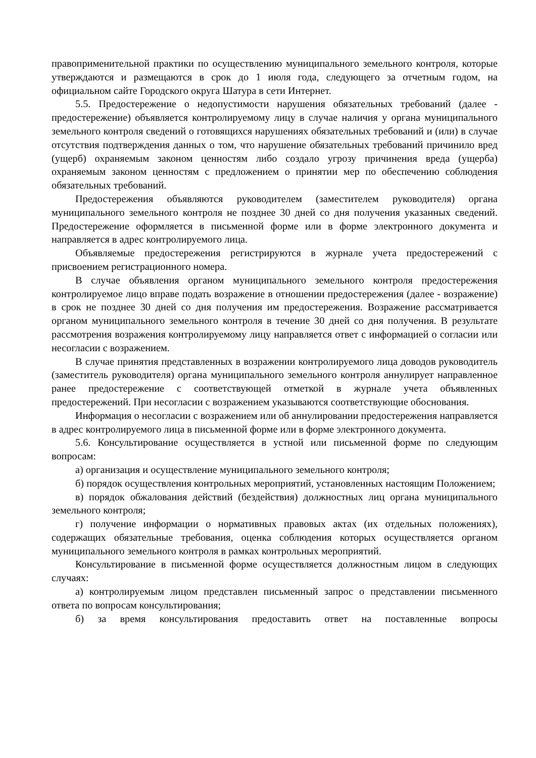правоприменительной практики по осуществлению муниципального земельного контроля, которые утверждаются и размещаются в срок до 1 июля года, следующего за отчетным годом, на официальном сайте Городского округа Шатура в сети Интернет.
5.5. Предостережение о недопустимости нарушения обязательных требований (далее - предостережение) объявляется контролируемому лицу в случае наличия у органа муниципального земельного контроля сведений о готовящихся нарушениях обязательных требований и (или) в случае отсутствия подтверждения данных о том, что нарушение обязательных требований причинило вред (ущерб) охраняемым законом ценностям либо создало угрозу причинения вреда (ущерба) охраняемым законом ценностям с предложением о принятии мер по обеспечению соблюдения обязательных требований.
Предостережения объявляются руководителем (заместителем руководителя) органа муниципального земельного контроля не позднее 30 дней со дня получения указанных сведений. Предостережение оформляется в письменной форме или в форме электронного документа и направляется в адрес контролируемого лица.
Объявляемые предостережения регистрируются в журнале учета предостережений с присвоением регистрационного номера.
В случае объявления органом муниципального земельного контроля предостережения контролируемое лицо вправе подать возражение в отношении предостережения (далее - возражение) в срок не позднее 30 дней со дня получения им предостережения. Возражение рассматривается органом муниципального земельного контроля в течение 30 дней со дня получения. В результате рассмотрения возражения контролируемому лицу направляется ответ с информацией о согласии или несогласии с возражением.
В случае принятия представленных в возражении контролируемого лица доводов руководитель (заместитель руководителя) органа муниципального земельного контроля аннулирует направленное ранее предостережение с соответствующей отметкой в журнале учета объявленных предостережений. При несогласии с возражением указываются соответствующие обоснования.
Информация о несогласии с возражением или об аннулировании предостережения направляется в адрес контролируемого лица в письменной форме или в форме электронного документа.
5.6. Консультирование осуществляется в устной или письменной форме по следующим вопросам:
а) организация и осуществление муниципального земельного контроля;
б) порядок осуществления контрольных мероприятий, установленных настоящим Положением;
в) порядок обжалования действий (бездействия) должностных лиц органа муниципального земельного контроля;
г) получение информации о нормативных правовых актах (их отдельных положениях), содержащих обязательные требования, оценка соблюдения которых осуществляется органом муниципального земельного контроля в рамках контрольных мероприятий.
Консультирование в письменной форме осуществляется должностным лицом в следующих случаях:
а) контролируемым лицом представлен письменный запрос о представлении письменного ответа по вопросам консультирования;
б) за время консультирования предоставить ответ на поставленные вопросы